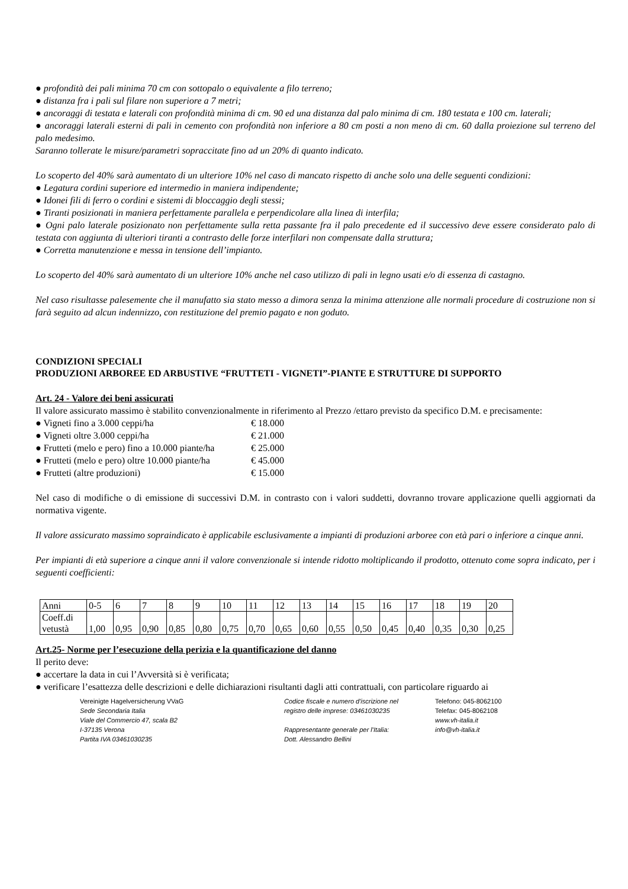● profondità dei pali minima 70 cm con sottopalo o equivalente a filo terreno;
● distanza fra i pali sul filare non superiore a 7 metri;
● ancoraggi di testata e laterali con profondità minima di cm. 90 ed una distanza dal palo minima di cm. 180 testata e 100 cm. laterali;
● ancoraggi laterali esterni di pali in cemento con profondità non inferiore a 80 cm posti a non meno di cm. 60 dalla proiezione sul terreno del palo medesimo.
Saranno tollerate le misure/parametri sopraccitate fino ad un 20% di quanto indicato.
Lo scoperto del 40% sarà aumentato di un ulteriore 10% nel caso di mancato rispetto di anche solo una delle seguenti condizioni:
● Legatura cordini superiore ed intermedio in maniera indipendente;
● Idonei fili di ferro o cordini e sistemi di bloccaggio degli stessi;
● Tiranti posizionati in maniera perfettamente parallela e perpendicolare alla linea di interfila;
● Ogni palo laterale posizionato non perfettamente sulla retta passante fra il palo precedente ed il successivo deve essere considerato palo di testata con aggiunta di ulteriori tiranti a contrasto delle forze interfilari non compensate dalla struttura;
● Corretta manutenzione e messa in tensione dell’impianto.
Lo scoperto del 40% sarà aumentato di un ulteriore 10% anche nel caso utilizzo di pali in legno usati e/o di essenza di castagno.
Nel caso risultasse palesemente che il manufatto sia stato messo a dimora senza la minima attenzione alle normali procedure di costruzione non si farà seguito ad alcun indennizzo, con restituzione del premio pagato e non goduto.
CONDIZIONI SPECIALI
PRODUZIONI ARBOREE ED ARBUSTIVE “FRUTTETI - VIGNETI”-PIANTE E STRUTTURE DI SUPPORTO
Art. 24 - Valore dei beni assicurati
Il valore assicurato massimo è stabilito convenzionalmente in riferimento al Prezzo /ettaro previsto da specifico D.M. e precisamente:
| ● Vigneti fino a 3.000 ceppi/ha | € 18.000 |
| ● Vigneti oltre 3.000 ceppi/ha | € 21.000 |
| ● Frutteti (melo e pero) fino a 10.000 piante/ha | € 25.000 |
| ● Frutteti (melo e pero) oltre 10.000 piante/ha | € 45.000 |
| ● Frutteti (altre produzioni) | € 15.000 |
Nel caso di modifiche o di emissione di successivi D.M. in contrasto con i valori suddetti, dovranno trovare applicazione quelli aggiornati da normativa vigente.
Il valore assicurato massimo sopraindicato è applicabile esclusivamente a impianti di produzioni arboree con età pari o inferiore a cinque anni.
Per impianti di età superiore a cinque anni il valore convenzionale si intende ridotto moltiplicando il prodotto, ottenuto come sopra indicato, per i seguenti coefficienti:
| Anni | 0-5 | 6 | 7 | 8 | 9 | 10 | 11 | 12 | 13 | 14 | 15 | 16 | 17 | 18 | 19 | 20 |
| Coeff.di vetustà | 1,00 | 0,95 | 0,90 | 0,85 | 0,80 | 0,75 | 0,70 | 0,65 | 0,60 | 0,55 | 0,50 | 0,45 | 0,40 | 0,35 | 0,30 | 0,25 |
Art.25- Norme per l’esecuzione della perizia e la quantificazione del danno
Il perito deve:
● accertare la data in cui l’Avversità si è verificata;
● verificare l’esattezza delle descrizioni e delle dichiarazioni risultanti dagli atti contrattuali, con particolare riguardo ai
Vereinigte Hagelversicherung VVaG
Sede Secondaria Italia
Viale del Commercio 47, scala B2
I-37135 Verona
Partita IVA 03461030235
Codice fiscale e numero d'iscrizione nel
registro delle imprese: 03461030235
Rappresentante generale per l’Italia:
Dott. Alessandro Bellini
Telefono: 045-8062100
Telefax: 045-8062108
www.vh-italia.it
info@vh-italia.it